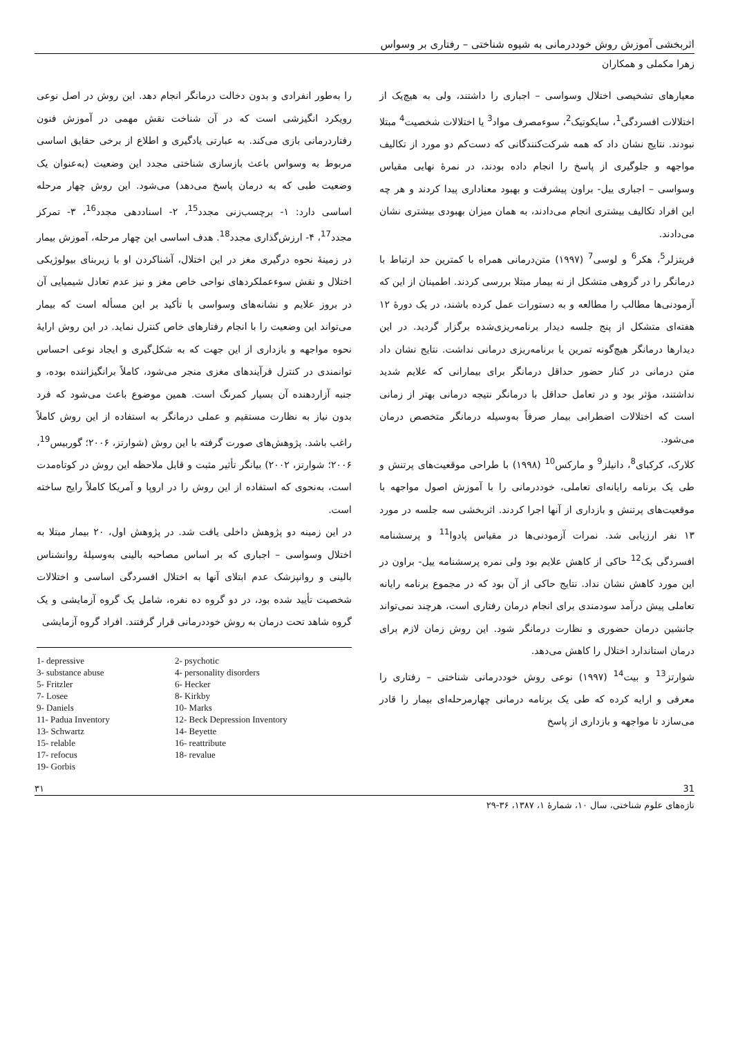اثربخشی آموزش روش خوددرمانی به شیوه شناختی – رفتاری بر وسواس
زهرا مکملی و همکاران
معیارهای تشخیصی اختلال وسواسی – اجباری را داشتند، ولی به هیچ‌یک از اختلالات افسردگی<sup>1</sup>، سایکوتیک<sup>2</sup>، سوءمصرف مواد<sup>3</sup> یا اختلالات شخصیت<sup>4</sup> مبتلا نبودند. نتایج نشان داد که همه شرکت‌کنندگانی که دست‌کم دو مورد از تکالیف مواجهه و جلوگیری از پاسخ را انجام داده بودند، در نمرهٔ نهایی مقیاس وسواسی – اجباری ییل- براون پیشرفت و بهبود معناداری پیدا کردند و هر چه این افراد تکالیف بیشتری انجام می‌دادند، به همان میزان بهبودی بیشتری نشان می‌دادند.
فریتزلر<sup>5</sup>، هکر<sup>6</sup> و لوسی<sup>7</sup> (۱۹۹۷) متن‌درمانی همراه با کمترین حد ارتباط با درمانگر را در گروهی متشکل از نه بیمار مبتلا بررسی کردند. اطمینان از این که آزمودنی‌ها مطالب را مطالعه و به دستورات عمل کرده باشند، در یک دورهٔ ۱۲ هفته‌ای متشکل از پنج جلسه دیدار برنامه‌ریزی‌شده برگزار گردید. در این دیدارها درمانگر هیچ‌گونه تمرین یا برنامه‌ریزی درمانی نداشت. نتایج نشان داد متن درمانی در کنار حضور حداقل درمانگر برای بیمارانی که علایم شدید نداشتند، مؤثر بود و در تعامل حداقل با درمانگر نتیجه درمانی بهتر از زمانی است که اختلالات اضطرابی بیمار صرفاً به‌وسیله درمانگر متخصص درمان می‌شود.
کلارک، کرکبای<sup>8</sup>، دانیلز<sup>9</sup> و مارکس<sup>10</sup> (۱۹۹۸) با طراحی موقعیت‌های پرتنش و طی یک برنامه رایانه‌ای تعاملی، خوددرمانی را با آموزش اصول مواجهه با موقعیت‌های پرتنش و بازداری از آنها اجرا کردند. اثربخشی سه جلسه در مورد ۱۳ نفر ارزیابی شد. نمرات آزمودنی‌ها در مقیاس پادوا<sup>11</sup> و پرسشنامه افسردگی بک<sup>12</sup> حاکی از کاهش علایم بود ولی نمره پرسشنامه ییل- براون در این مورد کاهش نشان نداد. نتایج حاکی از آن بود که در مجموع برنامه رایانه تعاملی پیش درآمد سودمندی برای انجام درمان رفتاری است، هرچند نمی‌تواند جانشین درمان حضوری و نظارت درمانگر شود. این روش زمان لازم برای درمان استاندارد اختلال را کاهش می‌دهد.
شوارتز<sup>13</sup> و بیت<sup>14</sup> (۱۹۹۷) نوعی روش خوددرمانی شناختی – رفتاری را معرفی و ارایه کرده که طی یک برنامه درمانی چهارمرحله‌ای بیمار را قادر می‌سازد تا مواجهه و بازداری از پاسخ
را به‌طور انفرادی و بدون دخالت درمانگر انجام دهد. این روش در اصل نوعی رویکرد انگیزشی است که در آن شناخت نقش مهمی در آموزش فنون رفتاردرمانی بازی می‌کند. به عبارتی یادگیری و اطلاع از برخی حقایق اساسی مربوط به وسواس باعث بازسازی شناختی مجدد این وضعیت (به‌عنوان یک وضعیت طبی که به درمان پاسخ می‌دهد) می‌شود. این روش چهار مرحله اساسی دارد: ۱- برچسب‌زنی مجدد<sup>15</sup>، ۲- اسناددهی مجدد<sup>16</sup>، ۳- تمرکز مجدد<sup>17</sup>، ۴- ارزش‌گذاری مجدد<sup>18</sup>. هدف اساسی این چهار مرحله، آموزش بیمار در زمینهٔ نحوه درگیری مغز در این اختلال، آشناکردن او با زیربنای بیولوژیکی اختلال و نقش سوءعملکردهای نواحی خاص مغز و نیز عدم تعادل شیمیایی آن در بروز علایم و نشانه‌های وسواسی با تأکید بر این مسأله است که بیمار می‌تواند این وضعیت را با انجام رفتارهای خاص کنترل نماید. در این روش ارایهٔ نحوه مواجهه و بازداری از این جهت که به شکل‌گیری و ایجاد نوعی احساس توانمندی در کنترل فرآیندهای مغزی منجر می‌شود، کاملاً برانگیزاننده بوده، و جنبه آزاردهنده آن بسیار کمرنگ است. همین موضوع باعث می‌شود که فرد بدون نیاز به نظارت مستقیم و عملی درمانگر به استفاده از این روش کاملاً راغب باشد. پژوهش‌های صورت گرفته با این روش (شوارتز، ۲۰۰۶؛ گوربیس<sup>19</sup>، ۲۰۰۶؛ شوارتز، ۲۰۰۲) بیانگر تأثیر مثبت و قابل ملاحظه این روش در کوتاه‌مدت است، به‌نحوی که استفاده از این روش را در اروپا و آمریکا کاملاً رایج ساخته است.
در این زمینه دو پژوهش داخلی یافت شد. در پژوهش اول، ۲۰ بیمار مبتلا به اختلال وسواسی – اجباری که بر اساس مصاحبه بالینی به‌وسیلهٔ روانشناس بالینی و روانپزشک عدم ابتلای آنها به اختلال افسردگی اساسی و اختلالات شخصیت تأیید شده بود، در دو گروه ده نفره، شامل یک گروه آزمایشی و یک گروه شاهد تحت درمان به روش خوددرمانی قرار گرفتند. افراد گروه آزمایشی
1- depressive 2- psychotic 3- substance abuse 4- personality disorders 5- Fritzler 6- Hecker 7- Losee 8- Kirkby 9- Daniels 10- Marks 11- Padua Inventory 12- Beck Depression Inventory 13- Schwartz 14- Beyette 15- relable 16- reattribute 17- refocus 18- revalue 19- Gorbis
۳۱ 31
تازه‌های علوم شناختی، سال ۱۰، شمارهٔ ۱، ۱۳۸۷، ۳۶-۲۹